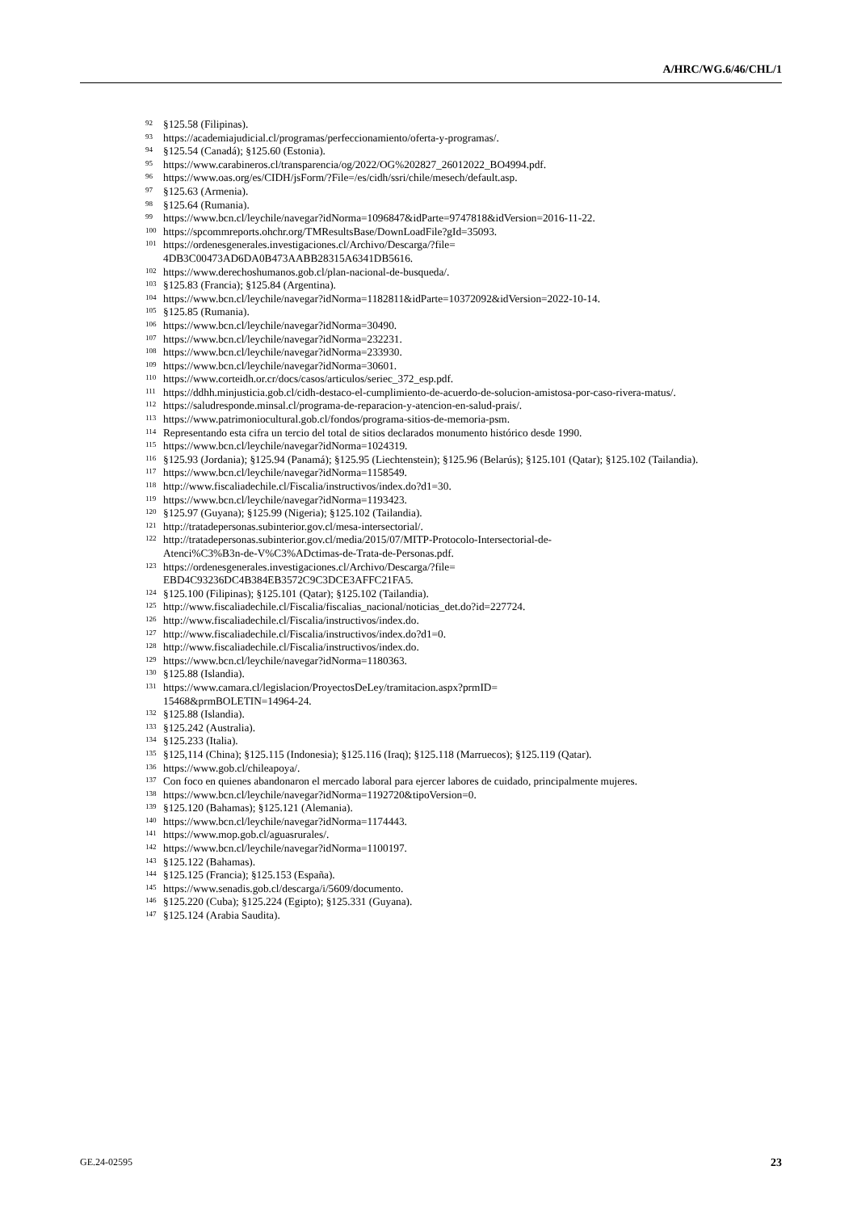A/HRC/WG.6/46/CHL/1
<sup>92</sup> §125.58 (Filipinas).
<sup>93</sup> https://academiajudicial.cl/programas/perfeccionamiento/oferta-y-programas/.
<sup>94</sup> §125.54 (Canadá); §125.60 (Estonia).
<sup>95</sup> https://www.carabineros.cl/transparencia/og/2022/OG%202827_26012022_BO4994.pdf.
<sup>96</sup> https://www.oas.org/es/CIDH/jsForm/?File=/es/cidh/ssri/chile/mesech/default.asp.
<sup>97</sup> §125.63 (Armenia).
<sup>98</sup> §125.64 (Rumania).
<sup>99</sup> https://www.bcn.cl/leychile/navegar?idNorma=1096847&idParte=9747818&idVersion=2016-11-22.
<sup>100</sup> https://spcommreports.ohchr.org/TMResultsBase/DownLoadFile?gId=35093.
<sup>101</sup> https://ordenesgenerales.investigaciones.cl/Archivo/Descarga/?file=
4DB3C00473AD6DA0B473AABB28315A6341DB5616.
<sup>102</sup> https://www.derechoshumanos.gob.cl/plan-nacional-de-busqueda/.
<sup>103</sup> §125.83 (Francia); §125.84 (Argentina).
<sup>104</sup> https://www.bcn.cl/leychile/navegar?idNorma=1182811&idParte=10372092&idVersion=2022-10-14.
<sup>105</sup> §125.85 (Rumania).
<sup>106</sup> https://www.bcn.cl/leychile/navegar?idNorma=30490.
<sup>107</sup> https://www.bcn.cl/leychile/navegar?idNorma=232231.
<sup>108</sup> https://www.bcn.cl/leychile/navegar?idNorma=233930.
<sup>109</sup> https://www.bcn.cl/leychile/navegar?idNorma=30601.
<sup>110</sup> https://www.corteidh.or.cr/docs/casos/articulos/seriec_372_esp.pdf.
<sup>111</sup> https://ddhh.minjusticia.gob.cl/cidh-destaco-el-cumplimiento-de-acuerdo-de-solucion-amistosa-por-caso-rivera-matus/.
<sup>112</sup> https://saludresponde.minsal.cl/programa-de-reparacion-y-atencion-en-salud-prais/.
<sup>113</sup> https://www.patrimoniocultural.gob.cl/fondos/programa-sitios-de-memoria-psm.
<sup>114</sup> Representando esta cifra un tercio del total de sitios declarados monumento histórico desde 1990.
<sup>115</sup> https://www.bcn.cl/leychile/navegar?idNorma=1024319.
<sup>116</sup> §125.93 (Jordania); §125.94 (Panamá); §125.95 (Liechtenstein); §125.96 (Belarús); §125.101 (Qatar); §125.102 (Tailandia).
<sup>117</sup> https://www.bcn.cl/leychile/navegar?idNorma=1158549.
<sup>118</sup> http://www.fiscaliadechile.cl/Fiscalia/instructivos/index.do?d1=30.
<sup>119</sup> https://www.bcn.cl/leychile/navegar?idNorma=1193423.
<sup>120</sup> §125.97 (Guyana); §125.99 (Nigeria); §125.102 (Tailandia).
<sup>121</sup> http://tratadepersonas.subinterior.gov.cl/mesa-intersectorial/.
<sup>122</sup> http://tratadepersonas.subinterior.gov.cl/media/2015/07/MITP-Protocolo-Intersectorial-de-
Atenci%C3%B3n-de-V%C3%ADctimas-de-Trata-de-Personas.pdf.
<sup>123</sup> https://ordenesgenerales.investigaciones.cl/Archivo/Descarga/?file=
EBD4C93236DC4B384EB3572C9C3DCE3AFFC21FA5.
<sup>124</sup> §125.100 (Filipinas); §125.101 (Qatar); §125.102 (Tailandia).
<sup>125</sup> http://www.fiscaliadechile.cl/Fiscalia/fiscalias_nacional/noticias_det.do?id=227724.
<sup>126</sup> http://www.fiscaliadechile.cl/Fiscalia/instructivos/index.do.
<sup>127</sup> http://www.fiscaliadechile.cl/Fiscalia/instructivos/index.do?d1=0.
<sup>128</sup> http://www.fiscaliadechile.cl/Fiscalia/instructivos/index.do.
<sup>129</sup> https://www.bcn.cl/leychile/navegar?idNorma=1180363.
<sup>130</sup> §125.88 (Islandia).
<sup>131</sup> https://www.camara.cl/legislacion/ProyectosDeLey/tramitacion.aspx?prmID=
15468&prmBOLETIN=14964-24.
<sup>132</sup> §125.88 (Islandia).
<sup>133</sup> §125.242 (Australia).
<sup>134</sup> §125.233 (Italia).
<sup>135</sup> §125,114 (China); §125.115 (Indonesia); §125.116 (Iraq); §125.118 (Marruecos); §125.119 (Qatar).
<sup>136</sup> https://www.gob.cl/chileapoya/.
<sup>137</sup> Con foco en quienes abandonaron el mercado laboral para ejercer labores de cuidado, principalmente mujeres.
<sup>138</sup> https://www.bcn.cl/leychile/navegar?idNorma=1192720&tipoVersion=0.
<sup>139</sup> §125.120 (Bahamas); §125.121 (Alemania).
<sup>140</sup> https://www.bcn.cl/leychile/navegar?idNorma=1174443.
<sup>141</sup> https://www.mop.gob.cl/aguasrurales/.
<sup>142</sup> https://www.bcn.cl/leychile/navegar?idNorma=1100197.
<sup>143</sup> §125.122 (Bahamas).
<sup>144</sup> §125.125 (Francia); §125.153 (España).
<sup>145</sup> https://www.senadis.gob.cl/descarga/i/5609/documento.
<sup>146</sup> §125.220 (Cuba); §125.224 (Egipto); §125.331 (Guyana).
<sup>147</sup> §125.124 (Arabia Saudita).
GE.24-02595 23